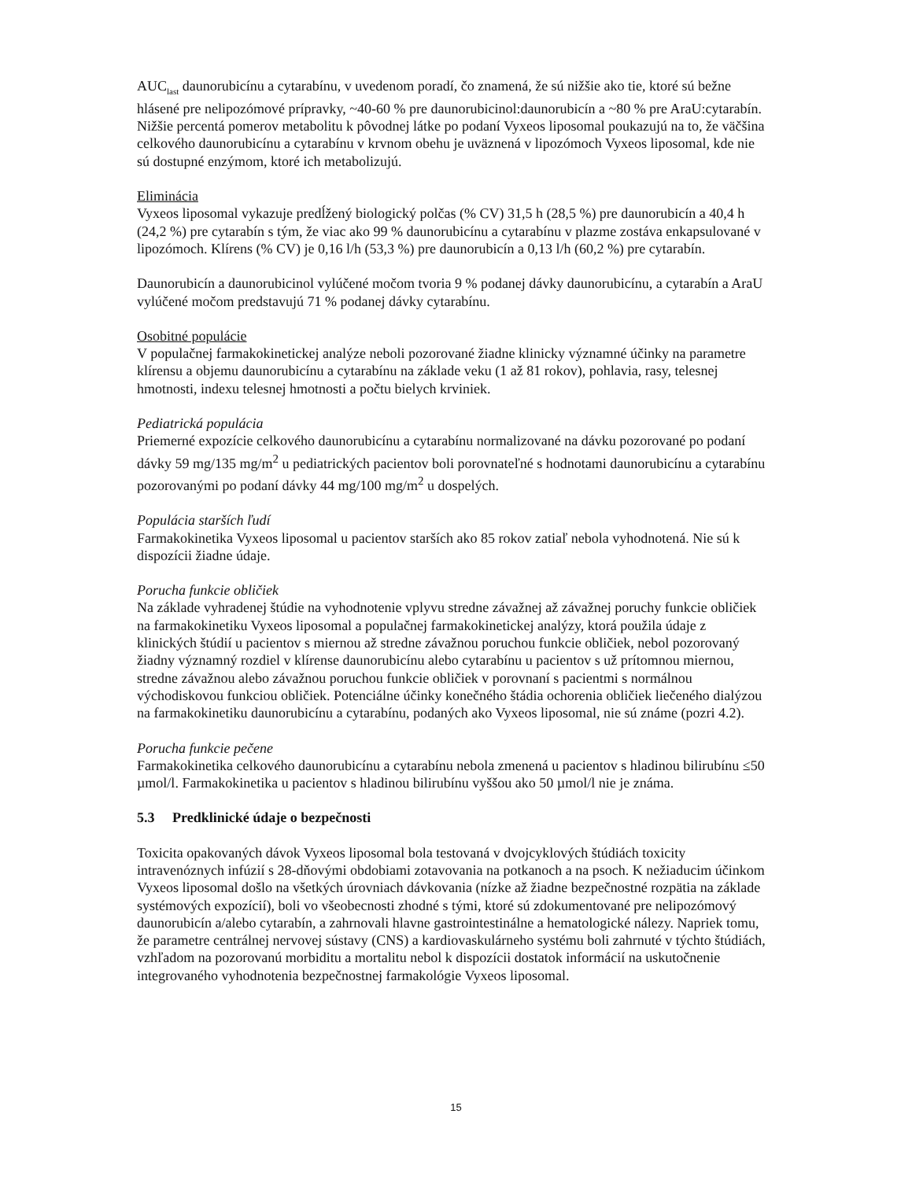AUC<sub>last</sub> daunorubicínu a cytarabínu, v uvedenom poradí, čo znamená, že sú nižšie ako tie, ktoré sú bežne hlásené pre nelipozómové prípravky, ~40-60 % pre daunorubicinol:daunorubicín a ~80 % pre AraU:cytarabín. Nižšie percentá pomerov metabolitu k pôvodnej látke po podaní Vyxeos liposomal poukazujú na to, že väčšina celkového daunorubicínu a cytarabínu v krvnom obehu je uväznená v lipozómoch Vyxeos liposomal, kde nie sú dostupné enzýmom, ktoré ich metabolizujú.
Eliminácia
Vyxeos liposomal vykazuje predĺžený biologický polčas (% CV) 31,5 h (28,5 %) pre daunorubicín a 40,4 h (24,2 %) pre cytarabín s tým, že viac ako 99 % daunorubicínu a cytarabínu v plazme zostáva enkapsulované v lipozómoch. Klírens (% CV) je 0,16 l/h (53,3 %) pre daunorubicín a 0,13 l/h (60,2 %) pre cytarabín.
Daunorubicín a daunorubicinol vylúčené močom tvoria 9 % podanej dávky daunorubicínu, a cytarabín a AraU vylúčené močom predstavujú 71 % podanej dávky cytarabínu.
Osobitné populácie
V populačnej farmakokinetickej analýze neboli pozorované žiadne klinicky významné účinky na parametre klírensu a objemu daunorubicínu a cytarabínu na základe veku (1 až 81 rokov), pohlavia, rasy, telesnej hmotnosti, indexu telesnej hmotnosti a počtu bielych krviniek.
Pediatrická populácia
Priemerné expozície celkového daunorubicínu a cytarabínu normalizované na dávku pozorované po podaní dávky 59 mg/135 mg/m<sup>2</sup> u pediatrických pacientov boli porovnateľné s hodnotami daunorubicínu a cytarabínu pozorovanými po podaní dávky 44 mg/100 mg/m<sup>2</sup> u dospelých.
Populácia starších ľudí
Farmakokinetika Vyxeos liposomal u pacientov starších ako 85 rokov zatiaľ nebola vyhodnotená. Nie sú k dispozícii žiadne údaje.
Porucha funkcie obličiek
Na základe vyhradenej štúdie na vyhodnotenie vplyvu stredne závažnej až závažnej poruchy funkcie obličiek na farmakokinetiku Vyxeos liposomal a populačnej farmakokinetickej analýzy, ktorá použila údaje z klinických štúdií u pacientov s miernou až stredne závažnou poruchou funkcie obličiek, nebol pozorovaný žiadny významný rozdiel v klírense daunorubicínu alebo cytarabínu u pacientov s už prítomnou miernou, stredne závažnou alebo závažnou poruchou funkcie obličiek v porovnaní s pacientmi s normálnou východiskovou funkciou obličiek. Potenciálne účinky konečného štádia ochorenia obličiek liečeného dialýzou na farmakokinetiku daunorubicínu a cytarabínu, podaných ako Vyxeos liposomal, nie sú známe (pozri 4.2).
Porucha funkcie pečene
Farmakokinetika celkového daunorubicínu a cytarabínu nebola zmenená u pacientov s hladinou bilirubínu ≤50 µmol/l. Farmakokinetika u pacientov s hladinou bilirubínu vyššou ako 50 µmol/l nie je známa.
5.3 Predklinické údaje o bezpečnosti
Toxicita opakovaných dávok Vyxeos liposomal bola testovaná v dvojcyklových štúdiách toxicity intravenóznych infúzií s 28-dňovými obdobiami zotavovania na potkanoch a na psoch. K nežiaducim účinkom Vyxeos liposomal došlo na všetkých úrovniach dávkovania (nízke až žiadne bezpečnostné rozpätia na základe systémových expozícií), boli vo všeobecnosti zhodné s tými, ktoré sú zdokumentované pre nelipozómový daunorubicín a/alebo cytarabín, a zahrnovali hlavne gastrointestinálne a hematologické nálezy. Napriek tomu, že parametre centrálnej nervovej sústavy (CNS) a kardiovaskulárneho systému boli zahrnuté v týchto štúdiách, vzhľadom na pozorovanú morbiditu a mortalitu nebol k dispozícii dostatok informácií na uskutočnenie integrovaného vyhodnotenia bezpečnostnej farmakológie Vyxeos liposomal.
15